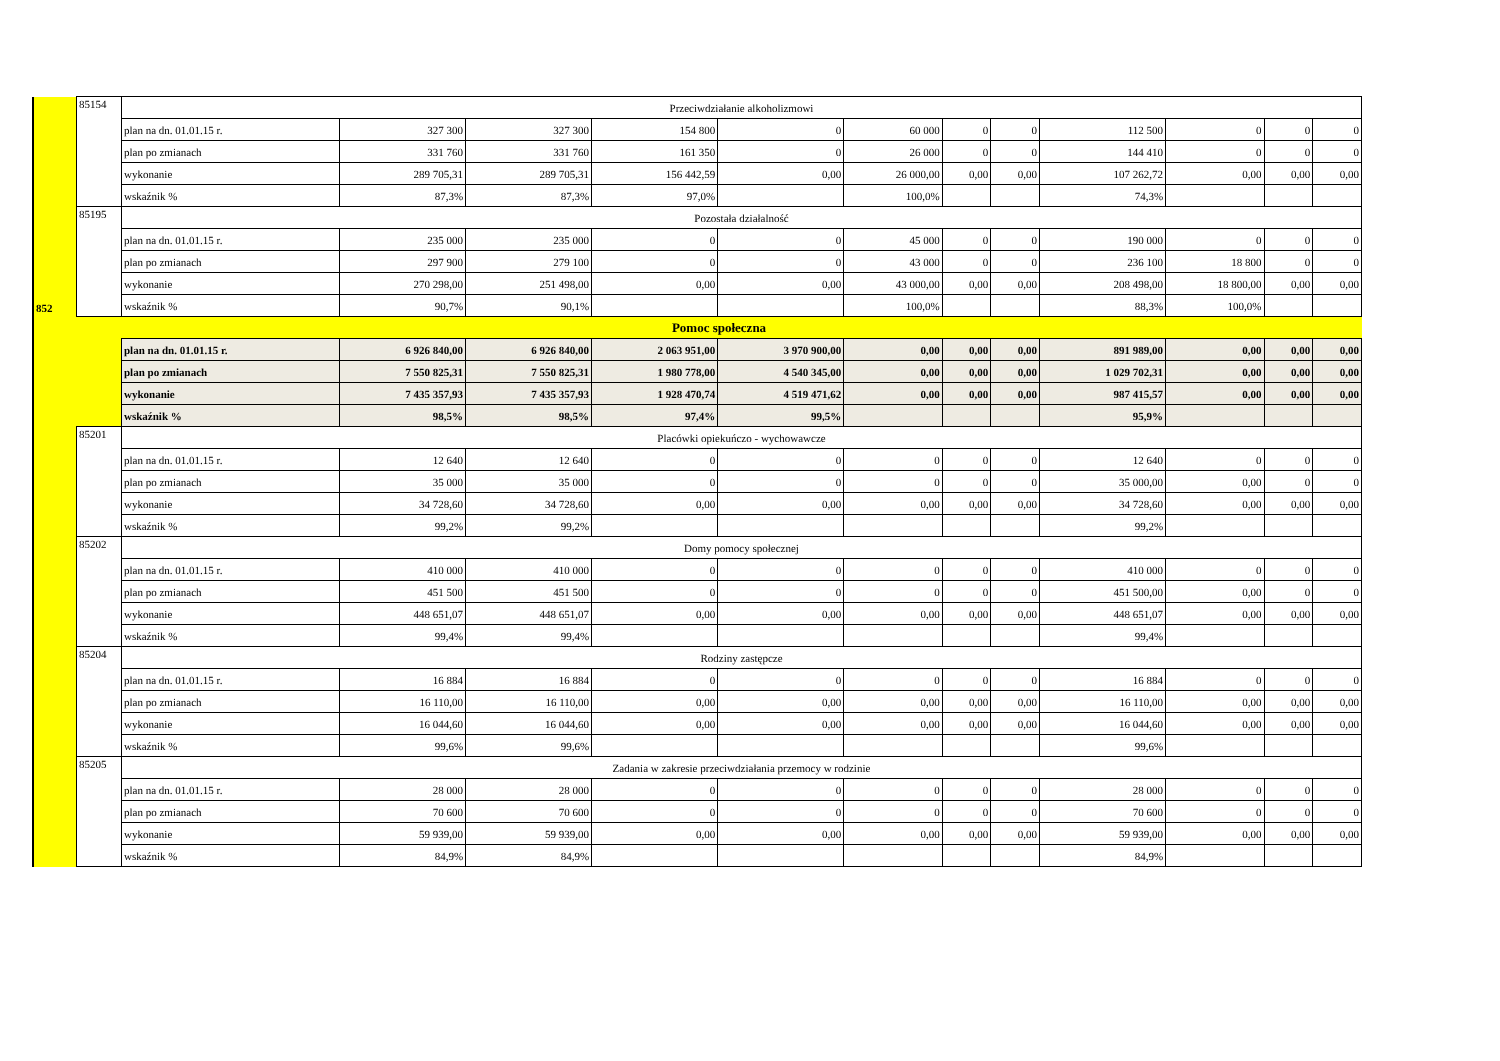| 852 | 85154 | Przeciwdziałanie alkoholizmowi | | | | | | | | | | | | |
| | | plan na dn. 01.01.15 r. | 327 300 | 327 300 | 154 800 | 0 | 60 000 | 0 | 0 | 112 500 | 0 | 0 | 0 | |
| | | plan po zmianach | 331 760 | 331 760 | 161 350 | 0 | 26 000 | 0 | 0 | 144 410 | 0 | 0 | 0 | |
| | | wykonanie | 289 705,31 | 289 705,31 | 156 442,59 | 0,00 | 26 000,00 | 0,00 | 0,00 | 107 262,72 | 0,00 | 0,00 | 0,00 | |
| | | wskaźnik % | 87,3% | 87,3% | 97,0% | | 100,0% | | | 74,3% | | | | |
| | 85195 | Pozostała działalność | | | | | | | | | | | | |
| | | plan na dn. 01.01.15 r. | 235 000 | 235 000 | 0 | 0 | 45 000 | 0 | 0 | 190 000 | 0 | 0 | 0 | |
| | | plan po zmianach | 297 900 | 279 100 | 0 | 0 | 43 000 | 0 | 0 | 236 100 | 18 800 | 0 | 0 | |
| | | wykonanie | 270 298,00 | 251 498,00 | 0,00 | 0,00 | 43 000,00 | 0,00 | 0,00 | 208 498,00 | 18 800,00 | 0,00 | 0,00 | |
| | | wskaźnik % | 90,7% | 90,1% | | | 100,0% | | | 88,3% | 100,0% | | | |
| | Pomoc społeczna | | | | | | | | | | | | | |
| | | plan na dn. 01.01.15 r. | 6 926 840,00 | 6 926 840,00 | 2 063 951,00 | 3 970 900,00 | 0,00 | 0,00 | 0,00 | 891 989,00 | 0,00 | 0,00 | 0,00 | |
| | | plan po zmianach | 7 550 825,31 | 7 550 825,31 | 1 980 778,00 | 4 540 345,00 | 0,00 | 0,00 | 0,00 | 1 029 702,31 | 0,00 | 0,00 | 0,00 | |
| | | wykonanie | 7 435 357,93 | 7 435 357,93 | 1 928 470,74 | 4 519 471,62 | 0,00 | 0,00 | 0,00 | 987 415,57 | 0,00 | 0,00 | 0,00 | |
| | | wskaźnik % | 98,5% | 98,5% | 97,4% | 99,5% | | | | 95,9% | | | | |
| | 85201 | Placówki opiekuńczo - wychowawcze | | | | | | | | | | | | |
| | | plan na dn. 01.01.15 r. | 12 640 | 12 640 | 0 | 0 | 0 | 0 | 0 | 12 640 | 0 | 0 | 0 | |
| | | plan po zmianach | 35 000 | 35 000 | 0 | 0 | 0 | 0 | 0 | 35 000,00 | 0,00 | 0 | 0 | |
| | | wykonanie | 34 728,60 | 34 728,60 | 0,00 | 0,00 | 0,00 | 0,00 | 0,00 | 34 728,60 | 0,00 | 0,00 | 0,00 | |
| | | wskaźnik % | 99,2% | 99,2% | | | | | | 99,2% | | | | |
| | 85202 | Domy pomocy społecznej | | | | | | | | | | | | |
| | | plan na dn. 01.01.15 r. | 410 000 | 410 000 | 0 | 0 | 0 | 0 | 0 | 410 000 | 0 | 0 | 0 | |
| | | plan po zmianach | 451 500 | 451 500 | 0 | 0 | 0 | 0 | 0 | 451 500,00 | 0,00 | 0 | 0 | |
| | | wykonanie | 448 651,07 | 448 651,07 | 0,00 | 0,00 | 0,00 | 0,00 | 0,00 | 448 651,07 | 0,00 | 0,00 | 0,00 | |
| | | wskaźnik % | 99,4% | 99,4% | | | | | | 99,4% | | | | |
| | 85204 | Rodziny zastępcze | | | | | | | | | | | | |
| | | plan na dn. 01.01.15 r. | 16 884 | 16 884 | 0 | 0 | 0 | 0 | 0 | 16 884 | 0 | 0 | 0 | |
| | | plan po zmianach | 16 110,00 | 16 110,00 | 0,00 | 0,00 | 0,00 | 0,00 | 0,00 | 16 110,00 | 0,00 | 0,00 | 0,00 | |
| | | wykonanie | 16 044,60 | 16 044,60 | 0,00 | 0,00 | 0,00 | 0,00 | 0,00 | 16 044,60 | 0,00 | 0,00 | 0,00 | |
| | | wskaźnik % | 99,6% | 99,6% | | | | | | 99,6% | | | | |
| | 85205 | Zadania w zakresie przeciwdziałania przemocy w rodzinie | | | | | | | | | | | | |
| | | | plan na dn. 01.01.15 r. | 28 000 | 28 000 | 0 | 0 | 0 | 0 | 0 | 28 000 | 0 | 0 | 0 |
| | | plan po zmianach | 70 600 | 70 600 | 0 | 0 | 0 | 0 | 0 | 70 600 | 0 | 0 | 0 | |
| | | wykonanie | 59 939,00 | 59 939,00 | 0,00 | 0,00 | 0,00 | 0,00 | 0,00 | 59 939,00 | 0,00 | 0,00 | 0,00 | |
| | | wskaźnik % | 84,9% | 84,9% | | | | | | 84,9% | | | | |